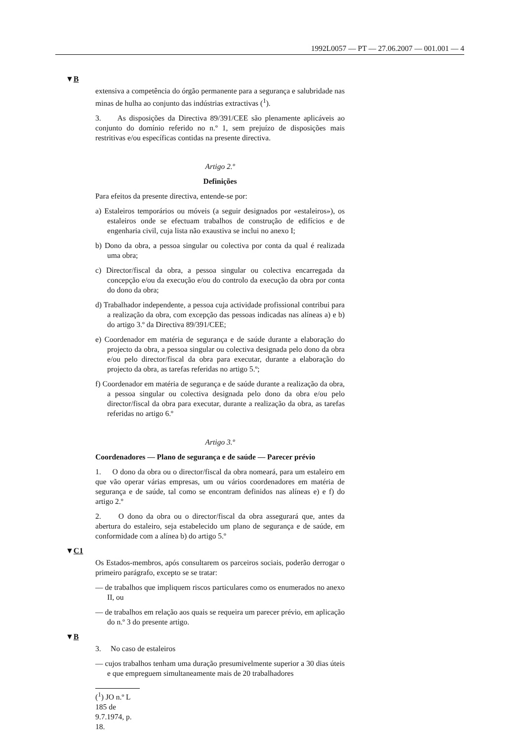1992L0057 — PT — 27.06.2007 — 001.001 — 4
▼B
extensiva a competência do órgão permanente para a segurança e salubridade nas minas de hulha ao conjunto das indústrias extractivas (<sup>1</sup>).
3. As disposições da Directiva 89/391/CEE são plenamente aplicáveis ao conjunto do domínio referido no n.º 1, sem prejuízo de disposições mais restritivas e/ou específicas contidas na presente directiva.
Artigo 2.º
Definições
Para efeitos da presente directiva, entende-se por:
a) Estaleiros temporários ou móveis (a seguir designados por «estaleiros»), os estaleiros onde se efectuam trabalhos de construção de edifícios e de engenharia civil, cuja lista não exaustiva se inclui no anexo I;
b) Dono da obra, a pessoa singular ou colectiva por conta da qual é realizada uma obra;
c) Director/fiscal da obra, a pessoa singular ou colectiva encarregada da concepção e/ou da execução e/ou do controlo da execução da obra por conta do dono da obra;
d) Trabalhador independente, a pessoa cuja actividade profissional contribui para a realização da obra, com excepção das pessoas indicadas nas alíneas a) e b) do artigo 3.º da Directiva 89/391/CEE;
e) Coordenador em matéria de segurança e de saúde durante a elaboração do projecto da obra, a pessoa singular ou colectiva designada pelo dono da obra e/ou pelo director/fiscal da obra para executar, durante a elaboração do projecto da obra, as tarefas referidas no artigo 5.º;
f) Coordenador em matéria de segurança e de saúde durante a realização da obra, a pessoa singular ou colectiva designada pelo dono da obra e/ou pelo director/fiscal da obra para executar, durante a realização da obra, as tarefas referidas no artigo 6.º
Artigo 3.º
Coordenadores — Plano de segurança e de saúde — Parecer prévio
1. O dono da obra ou o director/fiscal da obra nomeará, para um estaleiro em que vão operar várias empresas, um ou vários coordenadores em matéria de segurança e de saúde, tal como se encontram definidos nas alíneas e) e f) do artigo 2.º
2. O dono da obra ou o director/fiscal da obra assegurará que, antes da abertura do estaleiro, seja estabelecido um plano de segurança e de saúde, em conformidade com a alínea b) do artigo 5.º
▼C1
Os Estados-membros, após consultarem os parceiros sociais, poderão derrogar o primeiro parágrafo, excepto se se tratar:
— de trabalhos que impliquem riscos particulares como os enumerados no anexo II, ou
— de trabalhos em relação aos quais se requeira um parecer prévio, em aplicação do n.º 3 do presente artigo.
▼B
3. No caso de estaleiros
— cujos trabalhos tenham uma duração presumivelmente superior a 30 dias úteis e que empreguem simultaneamente mais de 20 trabalhadores
(<sup>1</sup>) JO n.º L 185 de 9.7.1974, p. 18.